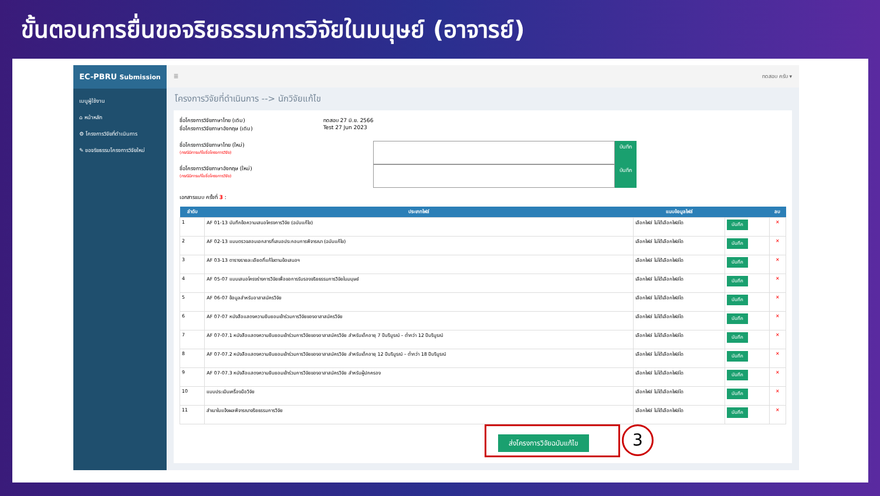ขั้นตอนการยื่นขอจริยธรรมการวิจัยในมนุษย์ (อาจารย์)
EC-PBRU Submission
เมนูผู้ใช้งาน
⌂ หน้าหลัก
⚙ โครงการวิจัยที่ดำเนินการ
✎ ขอจริยธรรมโครงการวิจัยใหม่
☰ ทดสอบ ครับ ▾
โครงการวิจัยที่ดำเนินการ --> นักวิจัยแก้ไข
ชื่อโครงการวิจัยภาษาไทย (เดิม)
ชื่อโครงการวิจัยภาษาอังกฤษ (เดิม)
ทดสอบ 27 มิ.ย. 2566
Test 27 Jun 2023
ชื่อโครงการวิจัยภาษาไทย (ใหม่)
(กรณีมีการแก้ไขชื่อโครงการวิจัย)
บันทึก
ชื่อโครงการวิจัยภาษาอังกฤษ (ใหม่)
(กรณีมีการแก้ไขชื่อโครงการวิจัย)
บันทึก
เอกสารแนบ ครั้งที่ 3 :
| ลำดับ | ประเภทไฟล์ | แนบข้อมูลไฟล์ | | ลบ |
| --- | --- | --- | --- | --- |
| 1 | AF 01-13 บันทึกข้อความเสนอโครงการวิจัย (ฉบับแก้ไข) | เลือกไฟล์ ไม่ได้เลือกไฟล์ใด | บันทึก | ✕ |
| 2 | AF 02-13 แบบตรวจสอบเอกสารที่เสนอประกอบการพิจารณา (ฉบับแก้ไข) | เลือกไฟล์ ไม่ได้เลือกไฟล์ใด | บันทึก | ✕ |
| 3 | AF 03-13 ตารางรายละเอียดที่แก้ไขตามข้อเสนอฯ | เลือกไฟล์ ไม่ได้เลือกไฟล์ใด | บันทึก | ✕ |
| 4 | AF 05-07 แบบเสนอโครงร่างการวิจัยเพื่อขอการรับรองจริยธรรมการวิจัยในมนุษย์ | เลือกไฟล์ ไม่ได้เลือกไฟล์ใด | บันทึก | ✕ |
| 5 | AF 06-07 ข้อมูลสำหรับอาสาสมัครวิจัย | เลือกไฟล์ ไม่ได้เลือกไฟล์ใด | บันทึก | ✕ |
| 6 | AF 07-07 หนังสือแสดงความยินยอมเข้าร่วมการวิจัยของอาสาสมัครวิจัย | เลือกไฟล์ ไม่ได้เลือกไฟล์ใด | บันทึก | ✕ |
| 7 | AF 07-07.1 หนังสือแสดงความยินยอมเข้าร่วมการวิจัยของอาสาสมัครวิจัย สำหรับเด็กอายุ 7 ปีบริบูรณ์ – ต่ำกว่า 12 ปีบริบูรณ์ | เลือกไฟล์ ไม่ได้เลือกไฟล์ใด | บันทึก | ✕ |
| 8 | AF 07-07.2 หนังสือแสดงความยินยอมเข้าร่วมการวิจัยของอาสาสมัครวิจัย สำหรับเด็กอายุ 12 ปีบริบูรณ์ – ต่ำกว่า 18 ปีบริบูรณ์ | เลือกไฟล์ ไม่ได้เลือกไฟล์ใด | บันทึก | ✕ |
| 9 | AF 07-07.3 หนังสือแสดงความยินยอมเข้าร่วมการวิจัยของอาสาสมัครวิจัย สำหรับผู้ปกครอง | เลือกไฟล์ ไม่ได้เลือกไฟล์ใด | บันทึก | ✕ |
| 10 | แบบประเมินเครื่องมือวิจัย | เลือกไฟล์ ไม่ได้เลือกไฟล์ใด | บันทึก | ✕ |
| 11 | สำเนาใบแจ้งผลพิจารณาจริยธรรมการวิจัย | เลือกไฟล์ ไม่ได้เลือกไฟล์ใด | บันทึก | ✕ |
ส่งโครงการวิจัยฉบับแก้ไข 3